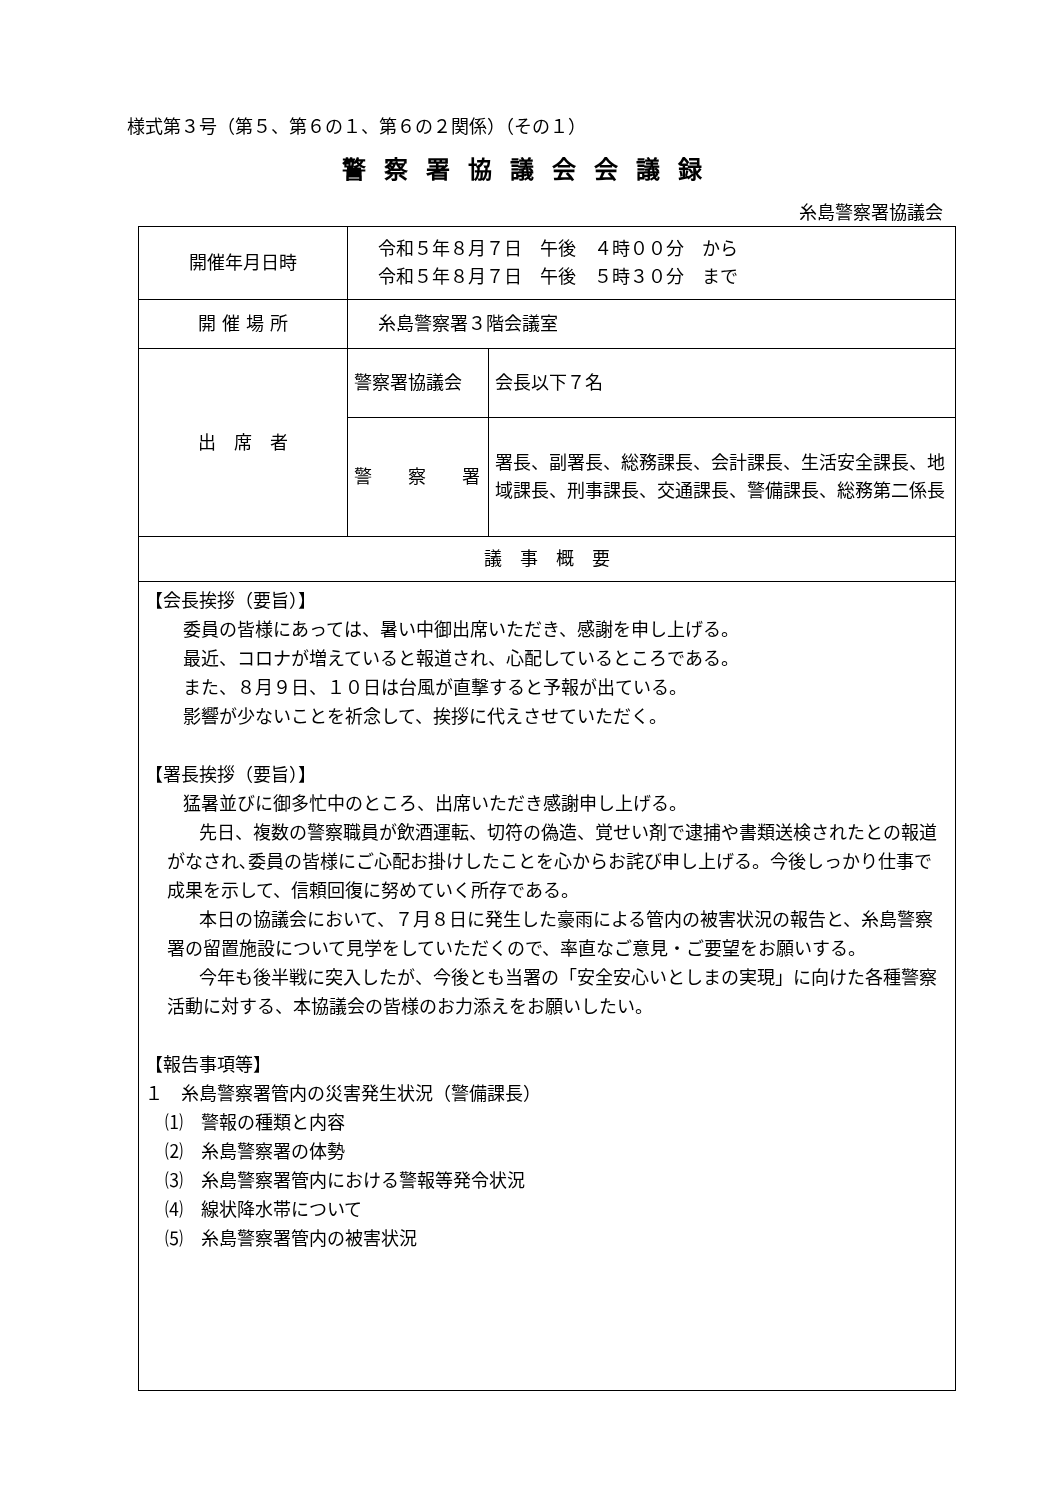様式第３号（第５、第６の１、第６の２関係）（その１）
警察署協議会会議録
糸島警察署協議会
| 開催年月日時 | 令和５年８月７日 午後 ４時００分 から 令和５年８月７日 午後 ５時３０分 まで | |
| 開 催 場 所 | 糸島警察署３階会議室 | |
| 出 席 者 | 警察署協議会 | 会長以下７名 |
| | 警 察 署 | 署長、副署長、総務課長、会計課長、生活安全課長、地域課長、刑事課長、交通課長、警備課長、総務第二係長 |
| 議 事 概 要 | | |
| 【会長挨拶（要旨）】 委員の皆様にあっては、暑い中御出席いただき、感謝を申し上げる。 最近、コロナが増えていると報道され、心配しているところである。 また、８月９日、１０日は台風が直撃すると予報が出ている。 影響が少ないことを祈念して、挨拶に代えさせていただく。 【署長挨拶（要旨）】 猛暑並びに御多忙中のところ、出席いただき感謝申し上げる。 先日、複数の警察職員が飲酒運転、切符の偽造、覚せい剤で逮捕や書類送検されたとの報道がなされ､委員の皆様にご心配お掛けしたことを心からお詫び申し上げる。今後しっかり仕事で成果を示して、信頼回復に努めていく所存である。 本日の協議会において、７月８日に発生した豪雨による管内の被害状況の報告と、糸島警察署の留置施設について見学をしていただくので、率直なご意見・ご要望をお願いする。 今年も後半戦に突入したが、今後とも当署の「安全安心いとしまの実現」に向けた各種警察活動に対する、本協議会の皆様のお力添えをお願いしたい。 【報告事項等】 １ 糸島警察署管内の災害発生状況（警備課長） ⑴ 警報の種類と内容 ⑵ 糸島警察署の体勢 ⑶ 糸島警察署管内における警報等発令状況 ⑷ 線状降水帯について ⑸ 糸島警察署管内の被害状況 | | |